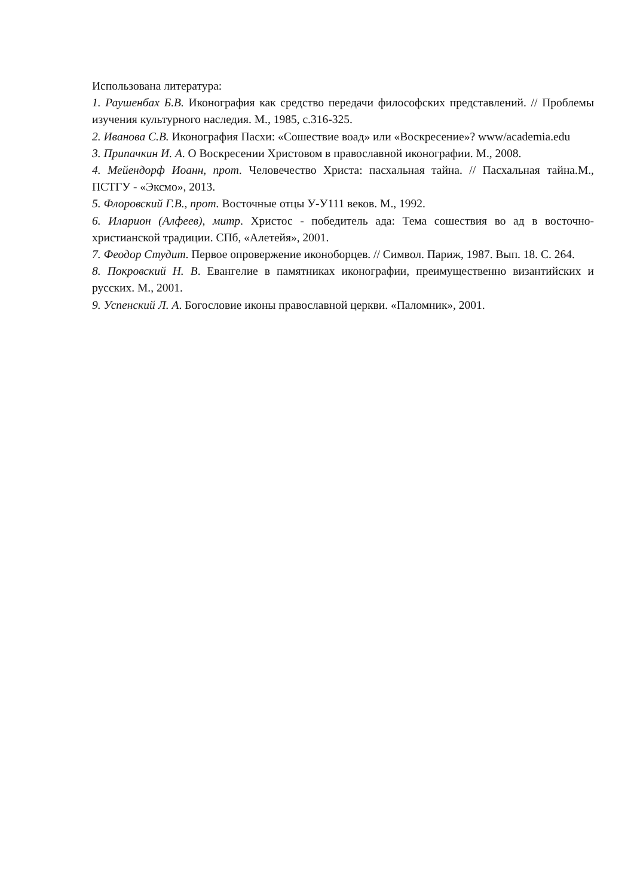Использована литература:
1. Раушенбах Б.В. Иконография как средство передачи философских представлений. // Проблемы изучения культурного наследия. М., 1985, с.316-325.
2. Иванова С.В. Иконография Пасхи: «Сошествие воад» или «Воскресение»? www/academia.edu
3. Припачкин И. А. О Воскресении Христовом в православной иконографии. М., 2008.
4. Мейендорф Иоанн, прот. Человечество Христа: пасхальная тайна. // Пасхальная тайна.М., ПСТГУ - «Эксмо», 2013.
5. Флоровский Г.В., прот. Восточные отцы У-У111 веков. М., 1992.
6. Иларион (Алфеев), митр. Христос - победитель ада: Тема сошествия во ад в восточно-христианской традиции. СПб, «Алетейя», 2001.
7. Феодор Студит. Первое опровержение иконоборцев. // Символ. Париж, 1987. Вып. 18. С. 264.
8. Покровский Н. В. Евангелие в памятниках иконографии, преимущественно византийских и русских. М., 2001.
9. Успенский Л. А. Богословие иконы православной церкви. «Паломник», 2001.